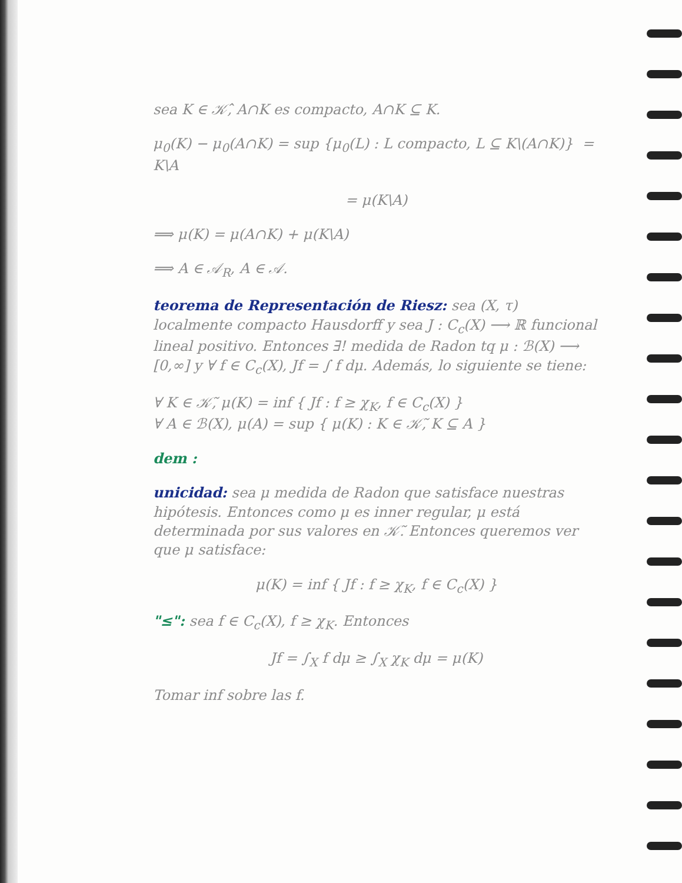sea K ∈ 𝒦̂, A∩K es compacto, A∩K ⊆ K.
μ<sub>0</sub>(K) − μ<sub>0</sub>(A∩K) = sup {μ<sub>0</sub>(L) : L compacto, L ⊆ K\(A∩K)} = K\A
= μ(K\A)
⟹ μ(K) = μ(A∩K) + μ(K\A)
⟹ A ∈ 𝒜<sub>R</sub>, A ∈ 𝒜.
teorema de Representación de Riesz: sea (X, τ) localmente compacto Hausdorff y sea J : C<sub>c</sub>(X) ⟶ ℝ funcional lineal positivo. Entonces ∃! medida de Radon tq μ : ℬ(X) ⟶ [0,∞] y ∀ f ∈ C<sub>c</sub>(X), Jf = ∫ f dμ. Además, lo siguiente se tiene:
∀ K ∈ 𝒦̃, μ(K) = inf { Jf : f ≥ χ<sub>K</sub>, f ∈ C<sub>c</sub>(X) }
∀ A ∈ ℬ(X), μ(A) = sup { μ(K) : K ∈ 𝒦̃, K ⊆ A }
dem :
unicidad: sea μ medida de Radon que satisface nuestras hipótesis. Entonces como μ es inner regular, μ está determinada por sus valores en 𝒦̃. Entonces queremos ver que μ satisface:
μ(K) = inf { Jf : f ≥ χ<sub>K</sub>, f ∈ C<sub>c</sub>(X) }
"≤": sea f ∈ C<sub>c</sub>(X), f ≥ χ<sub>K</sub>. Entonces
Jf = ∫<sub>X</sub> f dμ ≥ ∫<sub>X</sub> χ<sub>K</sub> dμ = μ(K)
Tomar inf sobre las f.